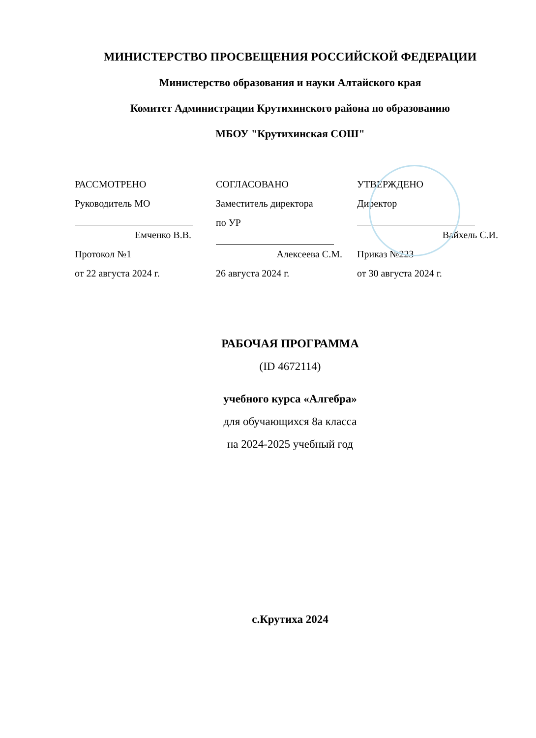МИНИСТЕРСТВО ПРОСВЕЩЕНИЯ РОССИЙСКОЙ ФЕДЕРАЦИИ
Министерство образования и науки Алтайского края
Комитет Администрации Крутихинского района по образованию
МБОУ "Крутихинская СОШ"
РАССМОТРЕНО
Руководитель МО
Емченко В.В.
Протокол №1
от 22 августа 2024 г.
СОГЛАСОВАНО
Заместитель директора
по УР
Алексеева С.М.
26 августа 2024 г.
УТВЕРЖДЕНО
Директор
Вайхель С.И.
Приказ №223
от 30 августа 2024 г.
РАБОЧАЯ ПРОГРАММА
(ID 4672114)
учебного курса «Алгебра»
для обучающихся 8а класса
на 2024-2025 учебный год
с.Крутиха 2024